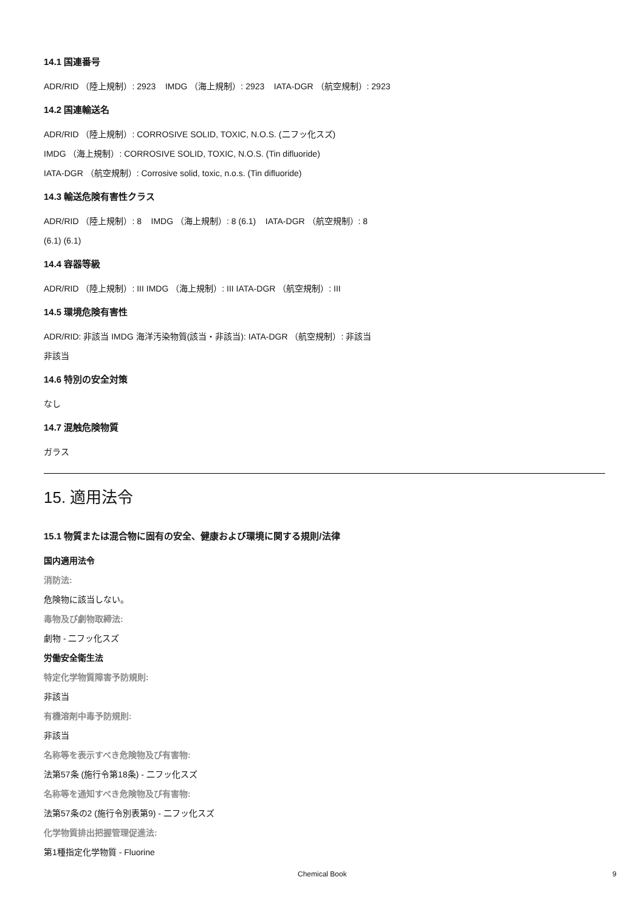14.1 国連番号
ADR/RID （陸上規制）: 2923 IMDG （海上規制）: 2923 IATA-DGR （航空規制）: 2923
14.2 国連輸送名
ADR/RID （陸上規制）: CORROSIVE SOLID, TOXIC, N.O.S. (二フッ化スズ)
IMDG （海上規制）: CORROSIVE SOLID, TOXIC, N.O.S. (Tin difluoride)
IATA-DGR （航空規制）: Corrosive solid, toxic, n.o.s. (Tin difluoride)
14.3 輸送危険有害性クラス
ADR/RID （陸上規制）: 8 IMDG （海上規制）: 8 (6.1) IATA-DGR （航空規制）: 8
(6.1) (6.1)
14.4 容器等級
ADR/RID （陸上規制）: III IMDG （海上規制）: III IATA-DGR （航空規制）: III
14.5 環境危険有害性
ADR/RID: 非該当 IMDG 海洋汚染物質(該当・非該当): IATA-DGR （航空規制）: 非該当
非該当
14.6 特別の安全対策
なし
14.7 混触危険物質
ガラス
15. 適用法令
15.1 物質または混合物に固有の安全、健康および環境に関する規則/法律
国内適用法令
消防法:
危険物に該当しない。
毒物及び劇物取締法:
劇物 - 二フッ化スズ
労働安全衛生法
特定化学物質障害予防規則:
非該当
有機溶剤中毒予防規則:
非該当
名称等を表示すべき危険物及び有害物:
法第57条 (施行令第18条) - 二フッ化スズ
名称等を通知すべき危険物及び有害物:
法第57条の2 (施行令別表第9) - 二フッ化スズ
化学物質排出把握管理促進法:
第1種指定化学物質 - Fluorine
Chemical Book 9